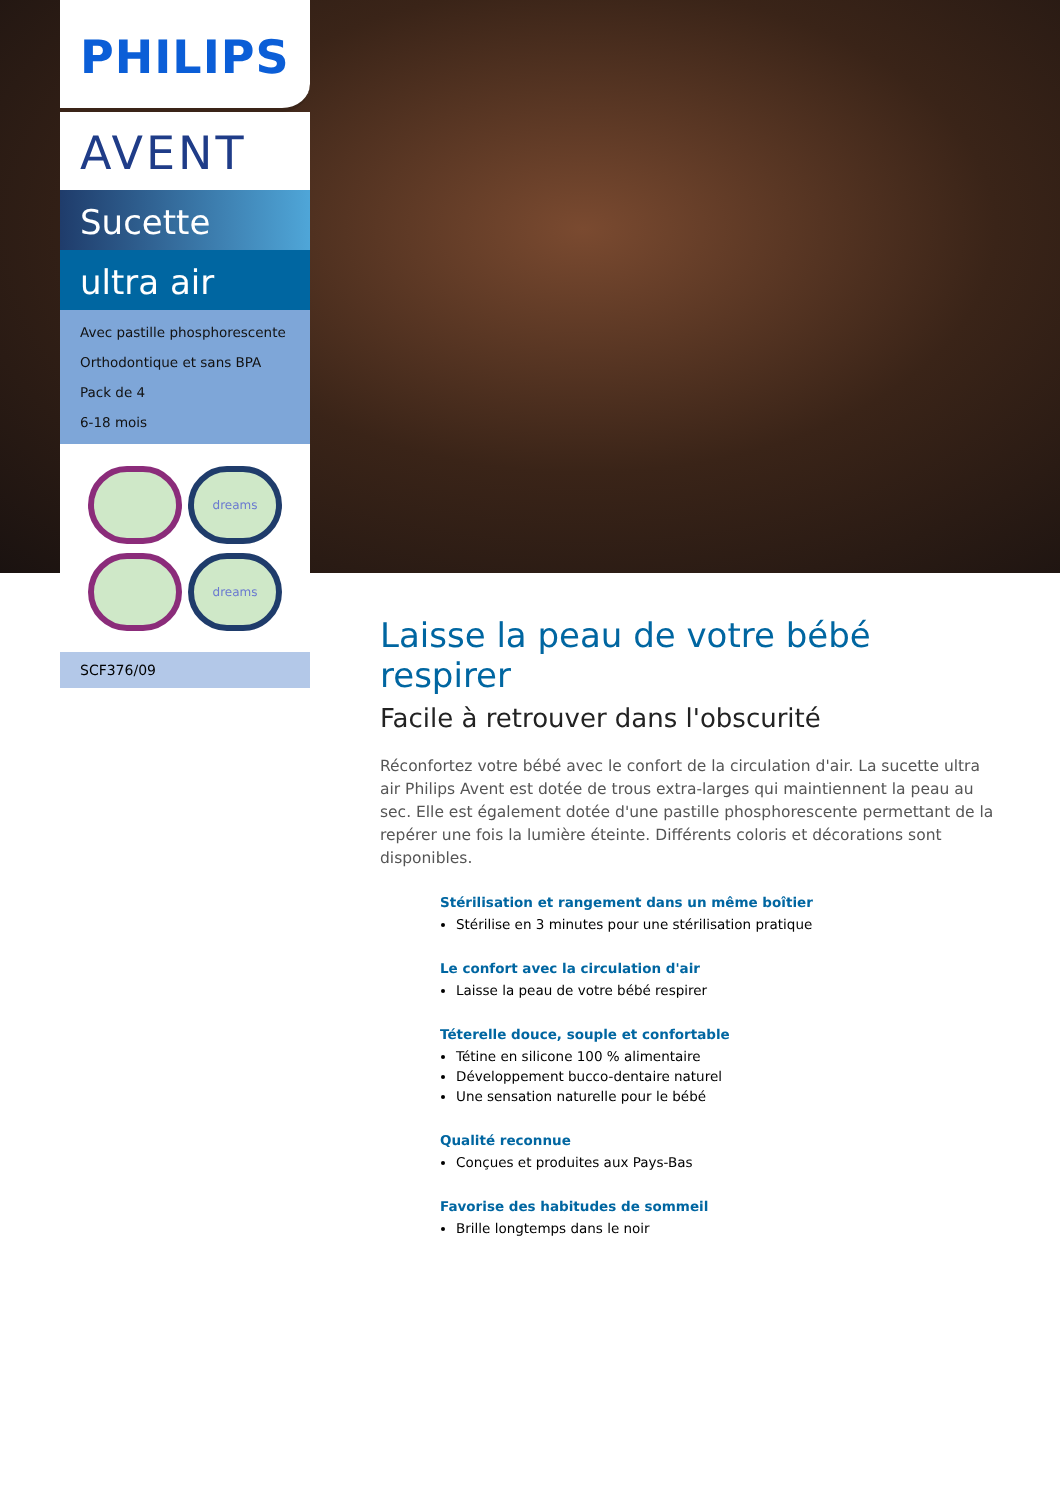PHILIPS
AVENT
Sucette
ultra air
Avec pastille phosphorescente
Orthodontique et sans BPA
Pack de 4
6-18 mois
dreams
dreams
SCF376/09
Laisse la peau de votre bébé respirer
Facile à retrouver dans l'obscurité
Réconfortez votre bébé avec le confort de la circulation d'air. La sucette ultra air Philips Avent est dotée de trous extra-larges qui maintiennent la peau au sec. Elle est également dotée d'une pastille phosphorescente permettant de la repérer une fois la lumière éteinte. Différents coloris et décorations sont disponibles.
Stérilisation et rangement dans un même boîtier
Stérilise en 3 minutes pour une stérilisation pratique
Le confort avec la circulation d'air
Laisse la peau de votre bébé respirer
Téterelle douce, souple et confortable
Tétine en silicone 100 % alimentaire
Développement bucco-dentaire naturel
Une sensation naturelle pour le bébé
Qualité reconnue
Conçues et produites aux Pays-Bas
Favorise des habitudes de sommeil
Brille longtemps dans le noir